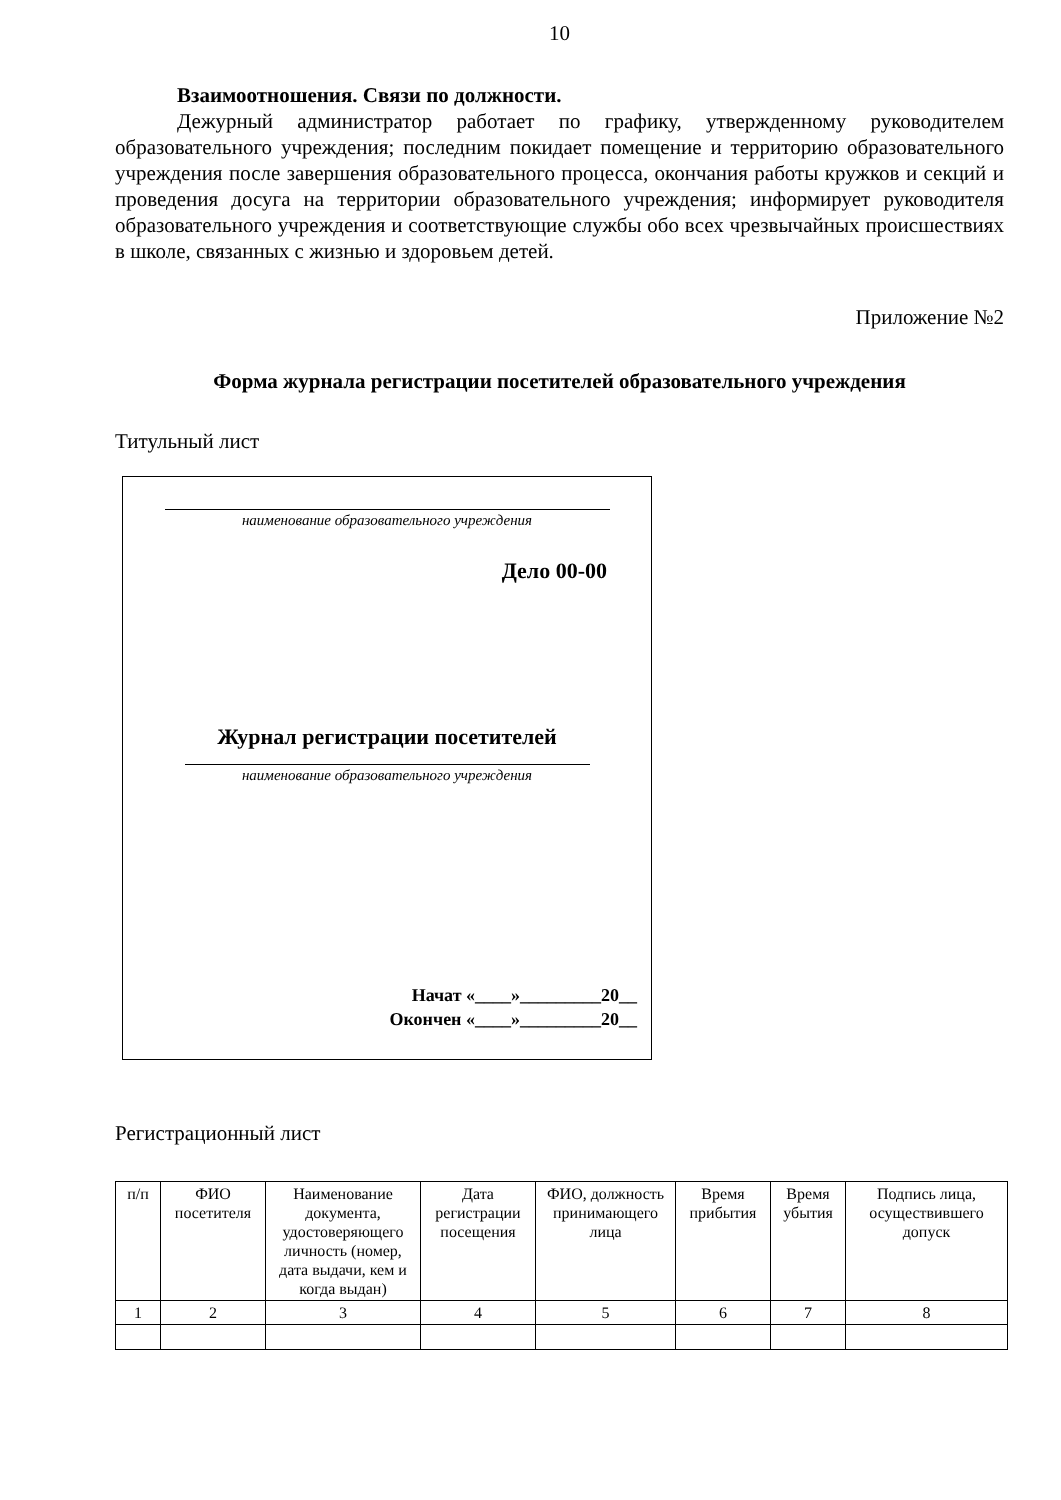10
Взаимоотношения. Связи по должности.
Дежурный администратор работает по графику, утвержденному руководителем образовательного учреждения; последним покидает помещение и территорию образовательного учреждения после завершения образовательного процесса, окончания работы кружков и секций и проведения досуга на территории образовательного учреждения; информирует руководителя образовательного учреждения и соответствующие службы обо всех чрезвычайных происшествиях в школе, связанных с жизнью и здоровьем детей.
Приложение №2
Форма журнала регистрации посетителей образовательного учреждения
Титульный лист
наименование образовательного учреждения
Дело 00-00
Журнал регистрации посетителей
наименование образовательного учреждения
Начат «____»_________20__
Окончен «____»_________20__
Регистрационный лист
| п/п | ФИО посетителя | Наименование документа, удостоверяющего личность (номер, дата выдачи, кем и когда выдан) | Дата регистрации посещения | ФИО, должность принимающего лица | Время прибытия | Время убытия | Подпись лица, осуществившего допуск |
| --- | --- | --- | --- | --- | --- | --- | --- |
| 1 | 2 | 3 | 4 | 5 | 6 | 7 | 8 |